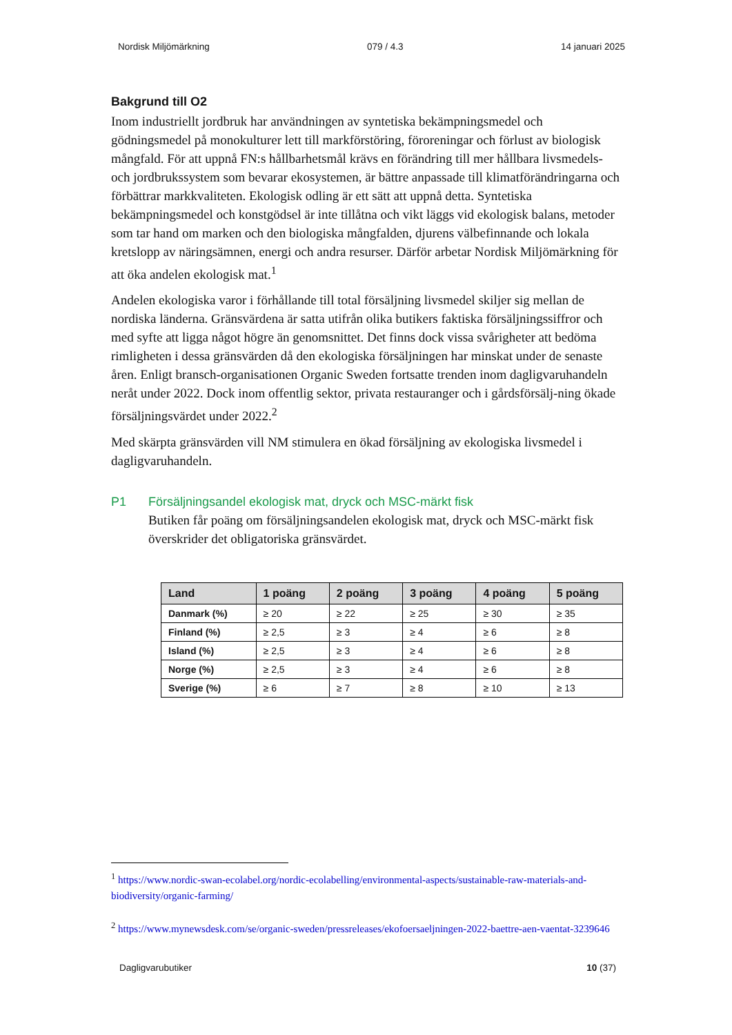Nordisk Miljömärkning 079 / 4.3 14 januari 2025
Bakgrund till O2
Inom industriellt jordbruk har användningen av syntetiska bekämpningsmedel och gödningsmedel på monokulturer lett till markförstöring, föroreningar och förlust av biologisk mångfald. För att uppnå FN:s hållbarhetsmål krävs en förändring till mer hållbara livsmedels- och jordbrukssystem som bevarar ekosystemen, är bättre anpassade till klimatförändringarna och förbättrar markkvaliteten. Ekologisk odling är ett sätt att uppnå detta. Syntetiska bekämpningsmedel och konstgödsel är inte tillåtna och vikt läggs vid ekologisk balans, metoder som tar hand om marken och den biologiska mångfalden, djurens välbefinnande och lokala kretslopp av näringsämnen, energi och andra resurser. Därför arbetar Nordisk Miljömärkning för att öka andelen ekologisk mat.<sup>1</sup>
Andelen ekologiska varor i förhållande till total försäljning livsmedel skiljer sig mellan de nordiska länderna. Gränsvärdena är satta utifrån olika butikers faktiska försäljningssiffror och med syfte att ligga något högre än genomsnittet. Det finns dock vissa svårigheter att bedöma rimligheten i dessa gränsvärden då den ekologiska försäljningen har minskat under de senaste åren. Enligt bransch-organisationen Organic Sweden fortsatte trenden inom dagligvaruhandeln neråt under 2022. Dock inom offentlig sektor, privata restauranger och i gårdsförsälj-ning ökade försäljningsvärdet under 2022.<sup>2</sup>
Med skärpta gränsvärden vill NM stimulera en ökad försäljning av ekologiska livsmedel i dagligvaruhandeln.
P1 Försäljningsandel ekologisk mat, dryck och MSC-märkt fisk
Butiken får poäng om försäljningsandelen ekologisk mat, dryck och MSC-märkt fisk överskrider det obligatoriska gränsvärdet.
| Land | 1 poäng | 2 poäng | 3 poäng | 4 poäng | 5 poäng |
| --- | --- | --- | --- | --- | --- |
| Danmark (%) | ≥ 20 | ≥ 22 | ≥ 25 | ≥ 30 | ≥ 35 |
| Finland (%) | ≥ 2,5 | ≥ 3 | ≥ 4 | ≥ 6 | ≥ 8 |
| Island (%) | ≥ 2,5 | ≥ 3 | ≥ 4 | ≥ 6 | ≥ 8 |
| Norge (%) | ≥ 2,5 | ≥ 3 | ≥ 4 | ≥ 6 | ≥ 8 |
| Sverige (%) | ≥ 6 | ≥ 7 | ≥ 8 | ≥ 10 | ≥ 13 |
<sup>1</sup> https://www.nordic-swan-ecolabel.org/nordic-ecolabelling/environmental-aspects/sustainable-raw-materials-and-biodiversity/organic-farming/
<sup>2</sup> https://www.mynewsdesk.com/se/organic-sweden/pressreleases/ekofoersaeljningen-2022-baettre-aen-vaentat-3239646
Dagligvarubutiker 10 (37)